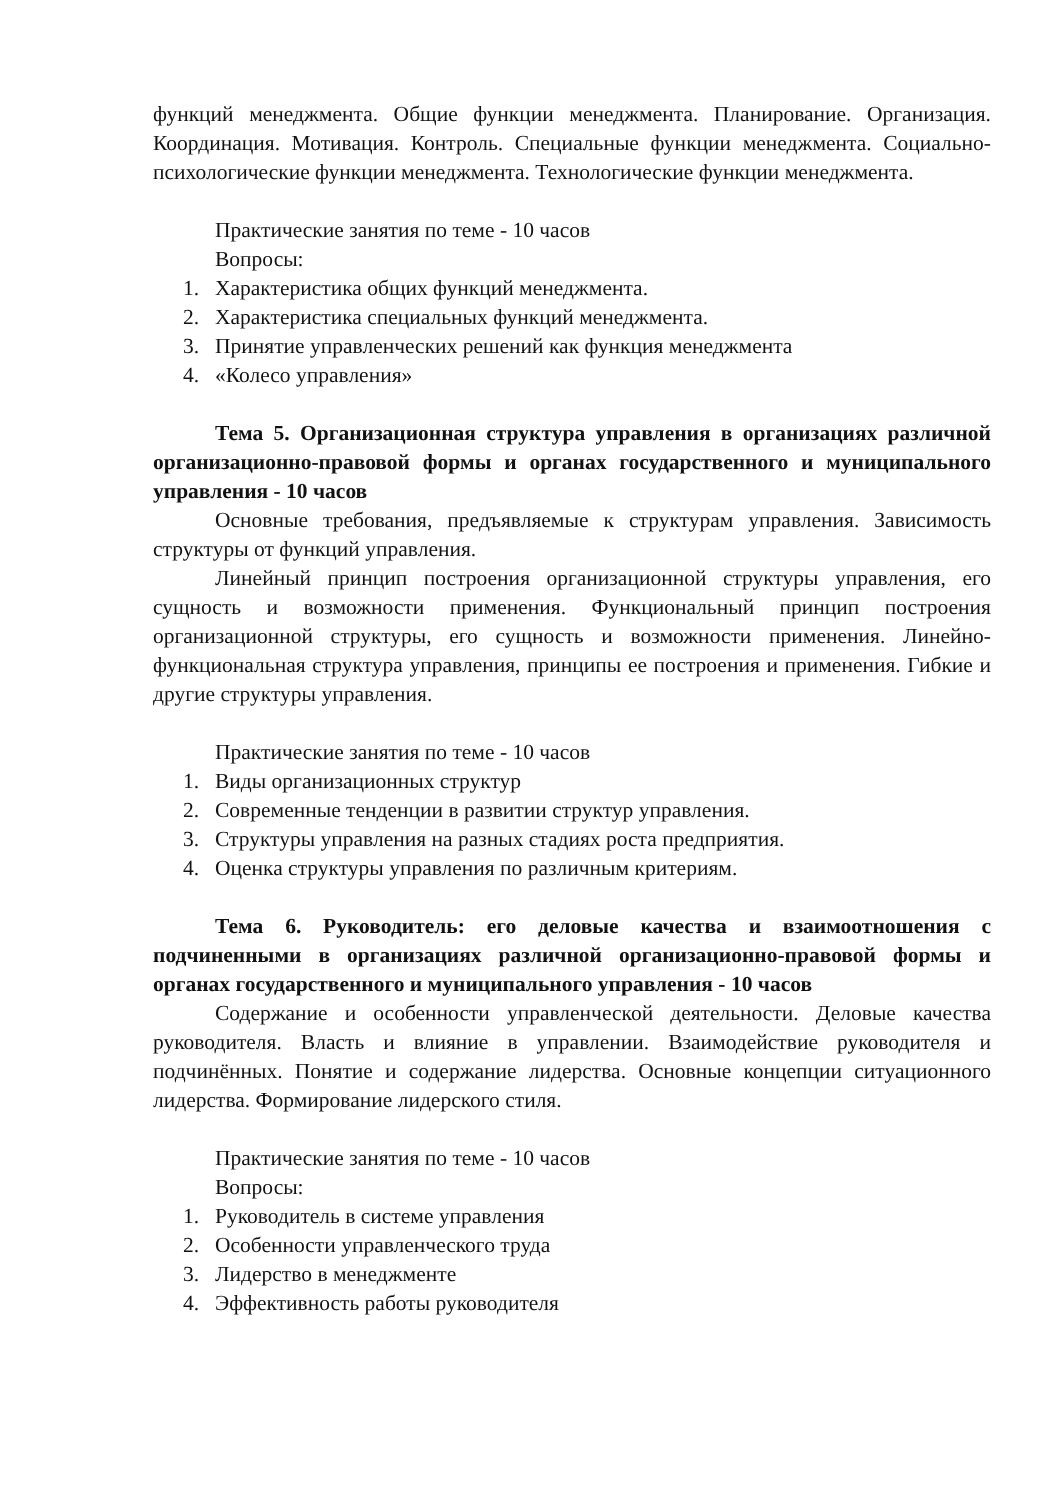функций менеджмента. Общие функции менеджмента. Планирование. Организация. Координация. Мотивация. Контроль. Специальные функции менеджмента. Социально-психологические функции менеджмента. Технологические функции менеджмента.
Практические занятия по теме - 10 часов
Вопросы:
1. Характеристика общих функций менеджмента.
2. Характеристика специальных функций менеджмента.
3. Принятие управленческих решений как функция менеджмента
4. «Колесо управления»
Тема 5. Организационная структура управления в организациях различной организационно-правовой формы и органах государственного и муниципального управления - 10 часов
Основные требования, предъявляемые к структурам управления. Зависимость структуры от функций управления.
Линейный принцип построения организационной структуры управления, его сущность и возможности применения. Функциональный принцип построения организационной структуры, его сущность и возможности применения. Линейно-функциональная структура управления, принципы ее построения и применения. Гибкие и другие структуры управления.
Практические занятия по теме - 10 часов
1. Виды организационных структур
2. Современные тенденции в развитии структур управления.
3. Структуры управления на разных стадиях роста предприятия.
4. Оценка структуры управления по различным критериям.
Тема 6. Руководитель: его деловые качества и взаимоотношения с подчиненными в организациях различной организационно-правовой формы и органах государственного и муниципального управления - 10 часов
Содержание и особенности управленческой деятельности. Деловые качества руководителя. Власть и влияние в управлении. Взаимодействие руководителя и подчинённых. Понятие и содержание лидерства. Основные концепции ситуационного лидерства. Формирование лидерского стиля.
Практические занятия по теме - 10 часов
Вопросы:
1. Руководитель в системе управления
2. Особенности управленческого труда
3. Лидерство в менеджменте
4. Эффективность работы руководителя